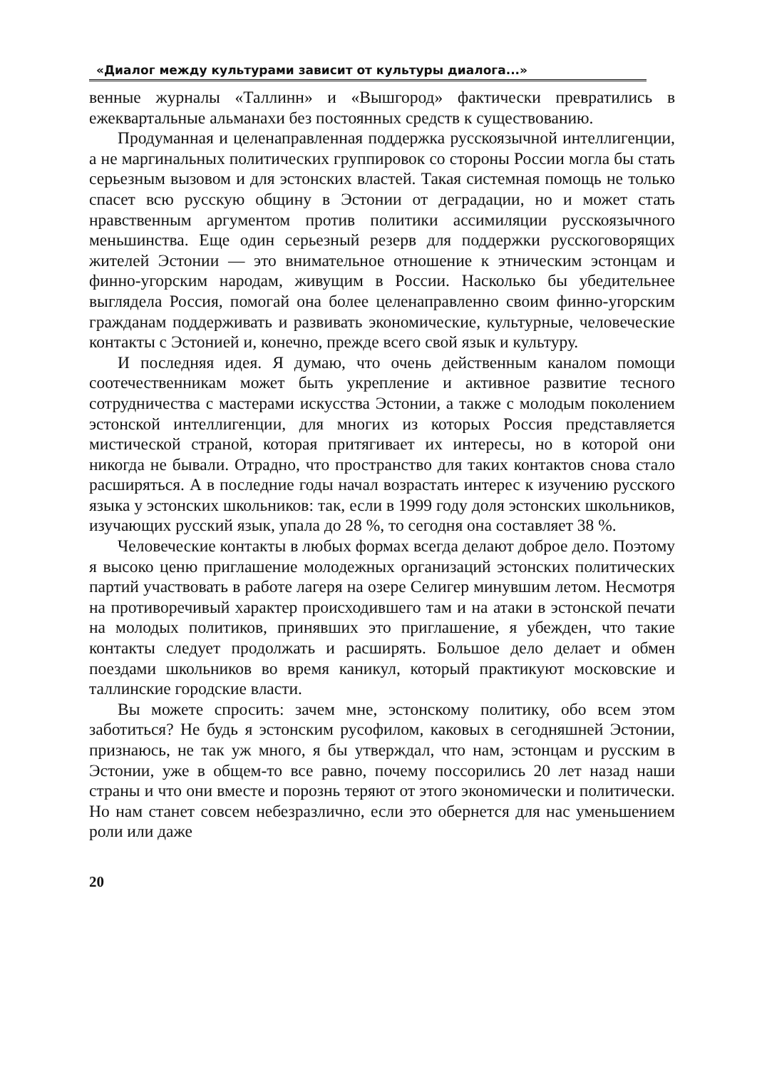«Диалог между культурами зависит от культуры диалога...»
венные журналы «Таллинн» и «Вышгород» фактически превратились в ежеквартальные альманахи без постоянных средств к существованию.
Продуманная и целенаправленная поддержка русскоязычной интеллигенции, а не маргинальных политических группировок со стороны России могла бы стать серьезным вызовом и для эстонских властей. Такая системная помощь не только спасет всю русскую общину в Эстонии от деградации, но и может стать нравственным аргументом против политики ассимиляции русскоязычного меньшинства. Еще один серьезный резерв для поддержки русскоговорящих жителей Эстонии — это внимательное отношение к этническим эстонцам и финно-угорским народам, живущим в России. Насколько бы убедительнее выглядела Россия, помогай она более целенаправленно своим финно-угорским гражданам поддерживать и развивать экономические, культурные, человеческие контакты с Эстонией и, конечно, прежде всего свой язык и культуру.
И последняя идея. Я думаю, что очень действенным каналом помощи соотечественникам может быть укрепление и активное развитие тесного сотрудничества с мастерами искусства Эстонии, а также с молодым поколением эстонской интеллигенции, для многих из которых Россия представляется мистической страной, которая притягивает их интересы, но в которой они никогда не бывали. Отрадно, что пространство для таких контактов снова стало расширяться. А в последние годы начал возрастать интерес к изучению русского языка у эстонских школьников: так, если в 1999 году доля эстонских школьников, изучающих русский язык, упала до 28 %, то сегодня она составляет 38 %.
Человеческие контакты в любых формах всегда делают доброе дело. Поэтому я высоко ценю приглашение молодежных организаций эстонских политических партий участвовать в работе лагеря на озере Селигер минувшим летом. Несмотря на противоречивый характер происходившего там и на атаки в эстонской печати на молодых политиков, принявших это приглашение, я убежден, что такие контакты следует продолжать и расширять. Большое дело делает и обмен поездами школьников во время каникул, который практикуют московские и таллинские городские власти.
Вы можете спросить: зачем мне, эстонскому политику, обо всем этом заботиться? Не будь я эстонским русофилом, каковых в сегодняшней Эстонии, признаюсь, не так уж много, я бы утверждал, что нам, эстонцам и русским в Эстонии, уже в общем-то все равно, почему поссорились 20 лет назад наши страны и что они вместе и порознь теряют от этого экономически и политически. Но нам станет совсем небезразлично, если это обернется для нас уменьшением роли или даже
20